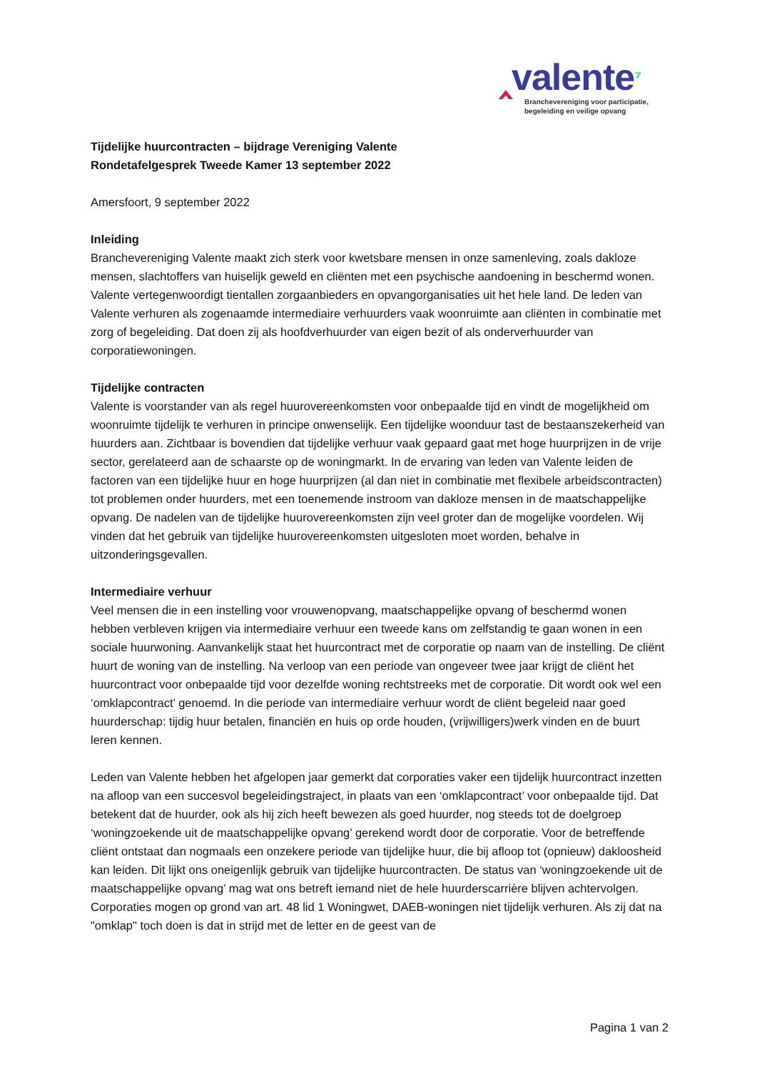‸valente⁷
Branchevereniging voor participatie,
begeleiding en veilige opvang
Tijdelijke huurcontracten – bijdrage Vereniging Valente
Rondetafelgesprek Tweede Kamer 13 september 2022
Amersfoort, 9 september 2022
Inleiding
Branchevereniging Valente maakt zich sterk voor kwetsbare mensen in onze samenleving, zoals dakloze mensen, slachtoffers van huiselijk geweld en cliënten met een psychische aandoening in beschermd wonen. Valente vertegenwoordigt tientallen zorgaanbieders en opvangorganisaties uit het hele land. De leden van Valente verhuren als zogenaamde intermediaire verhuurders vaak woonruimte aan cliënten in combinatie met zorg of begeleiding. Dat doen zij als hoofdverhuurder van eigen bezit of als onderverhuurder van corporatiewoningen.
Tijdelijke contracten
Valente is voorstander van als regel huurovereenkomsten voor onbepaalde tijd en vindt de mogelijkheid om woonruimte tijdelijk te verhuren in principe onwenselijk. Een tijdelijke woonduur tast de bestaanszekerheid van huurders aan. Zichtbaar is bovendien dat tijdelijke verhuur vaak gepaard gaat met hoge huurprijzen in de vrije sector, gerelateerd aan de schaarste op de woningmarkt. In de ervaring van leden van Valente leiden de factoren van een tijdelijke huur en hoge huurprijzen (al dan niet in combinatie met flexibele arbeidscontracten) tot problemen onder huurders, met een toenemende instroom van dakloze mensen in de maatschappelijke opvang. De nadelen van de tijdelijke huurovereenkomsten zijn veel groter dan de mogelijke voordelen. Wij vinden dat het gebruik van tijdelijke huurovereenkomsten uitgesloten moet worden, behalve in uitzonderingsgevallen.
Intermediaire verhuur
Veel mensen die in een instelling voor vrouwenopvang, maatschappelijke opvang of beschermd wonen hebben verbleven krijgen via intermediaire verhuur een tweede kans om zelfstandig te gaan wonen in een sociale huurwoning. Aanvankelijk staat het huurcontract met de corporatie op naam van de instelling. De cliënt huurt de woning van de instelling. Na verloop van een periode van ongeveer twee jaar krijgt de cliënt het huurcontract voor onbepaalde tijd voor dezelfde woning rechtstreeks met de corporatie. Dit wordt ook wel een ‘omklapcontract’ genoemd. In die periode van intermediaire verhuur wordt de cliënt begeleid naar goed huurderschap: tijdig huur betalen, financiën en huis op orde houden, (vrijwilligers)werk vinden en de buurt leren kennen.
Leden van Valente hebben het afgelopen jaar gemerkt dat corporaties vaker een tijdelijk huurcontract inzetten na afloop van een succesvol begeleidingstraject, in plaats van een ‘omklapcontract’ voor onbepaalde tijd. Dat betekent dat de huurder, ook als hij zich heeft bewezen als goed huurder, nog steeds tot de doelgroep ‘woningzoekende uit de maatschappelijke opvang’ gerekend wordt door de corporatie. Voor de betreffende cliënt ontstaat dan nogmaals een onzekere periode van tijdelijke huur, die bij afloop tot (opnieuw) dakloosheid kan leiden. Dit lijkt ons oneigenlijk gebruik van tijdelijke huurcontracten. De status van ‘woningzoekende uit de maatschappelijke opvang’ mag wat ons betreft iemand niet de hele huurderscarrière blijven achtervolgen. Corporaties mogen op grond van art. 48 lid 1 Woningwet, DAEB-woningen niet tijdelijk verhuren. Als zij dat na "omklap" toch doen is dat in strijd met de letter en de geest van de
Pagina 1 van 2